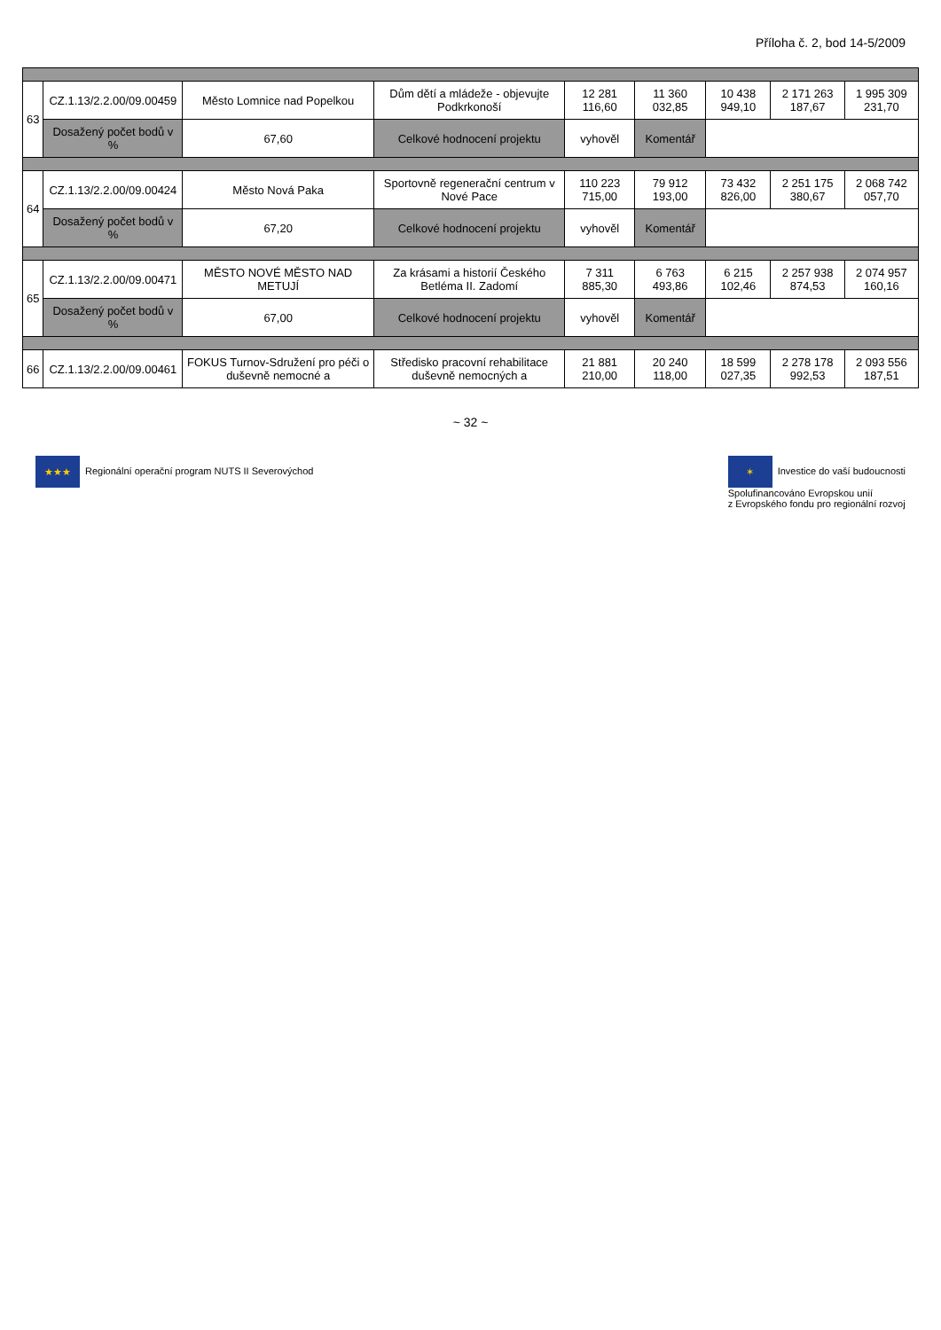Příloha č. 2, bod 14-5/2009
| 63 | CZ.1.13/2.2.00/09.00459 | Město Lomnice nad Popelkou | Dům dětí a mládeže - objevujte Podkrkonoší | 12 281 116,60 | 11 360 032,85 | 10 438 949,10 | 2 171 263 187,67 | 1 995 309 231,70 |
| | Dosažený počet bodů v % | 67,60 | Celkové hodnocení projektu | vyhověl | Komentář | | | |
| 64 | CZ.1.13/2.2.00/09.00424 | Město Nová Paka | Sportovně regenerační centrum v Nové Pace | 110 223 715,00 | 79 912 193,00 | 73 432 826,00 | 2 251 175 380,67 | 2 068 742 057,70 |
| | Dosažený počet bodů v % | 67,20 | Celkové hodnocení projektu | vyhověl | Komentář | | | |
| 65 | CZ.1.13/2.2.00/09.00471 | MĚSTO NOVÉ MĚSTO NAD METUJÍ | Za krásami a historií Českého Betléma II. Zadomí | 7 311 885,30 | 6 763 493,86 | 6 215 102,46 | 2 257 938 874,53 | 2 074 957 160,16 |
| | Dosažený počet bodů v % | 67,00 | Celkové hodnocení projektu | vyhověl | Komentář | | | |
| 66 | CZ.1.13/2.2.00/09.00461 | FOKUS Turnov-Sdružení pro péči o duševně nemocné a | Středisko pracovní rehabilitace duševně nemocných a | 21 881 210,00 | 20 240 118,00 | 18 599 027,35 | 2 278 178 992,53 | 2 093 556 187,51 |
~ 32 ~
★★★ Regionální operační program NUTS II Severovýchod
✶ Investice do vaší budoucnosti
Spolufinancováno Evropskou unií
z Evropského fondu pro regionální rozvoj